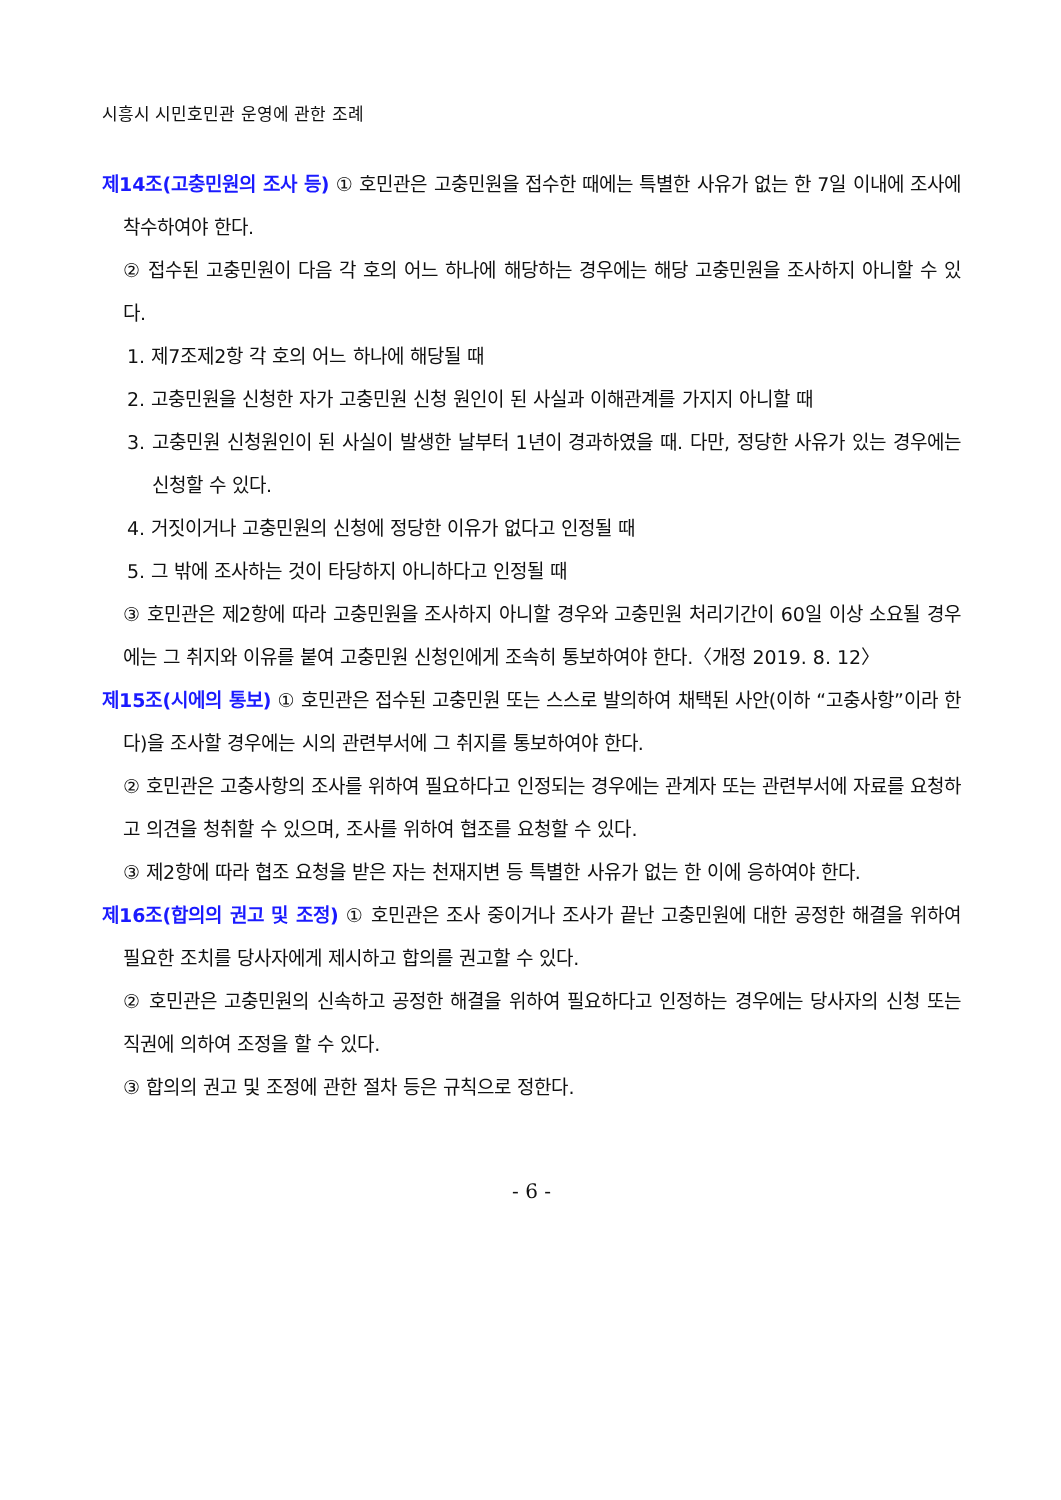시흥시 시민호민관 운영에 관한 조례
제14조(고충민원의 조사 등) ① 호민관은 고충민원을 접수한 때에는 특별한 사유가 없는 한 7일 이내에 조사에 착수하여야 한다.
② 접수된 고충민원이 다음 각 호의 어느 하나에 해당하는 경우에는 해당 고충민원을 조사하지 아니할 수 있다.
1. 제7조제2항 각 호의 어느 하나에 해당될 때
2. 고충민원을 신청한 자가 고충민원 신청 원인이 된 사실과 이해관계를 가지지 아니할 때
3. 고충민원 신청원인이 된 사실이 발생한 날부터 1년이 경과하였을 때. 다만, 정당한 사유가 있는 경우에는 신청할 수 있다.
4. 거짓이거나 고충민원의 신청에 정당한 이유가 없다고 인정될 때
5. 그 밖에 조사하는 것이 타당하지 아니하다고 인정될 때
③ 호민관은 제2항에 따라 고충민원을 조사하지 아니할 경우와 고충민원 처리기간이 60일 이상 소요될 경우에는 그 취지와 이유를 붙여 고충민원 신청인에게 조속히 통보하여야 한다.〈개정 2019. 8. 12〉
제15조(시에의 통보) ① 호민관은 접수된 고충민원 또는 스스로 발의하여 채택된 사안(이하 “고충사항”이라 한다)을 조사할 경우에는 시의 관련부서에 그 취지를 통보하여야 한다.
② 호민관은 고충사항의 조사를 위하여 필요하다고 인정되는 경우에는 관계자 또는 관련부서에 자료를 요청하고 의견을 청취할 수 있으며, 조사를 위하여 협조를 요청할 수 있다.
③ 제2항에 따라 협조 요청을 받은 자는 천재지변 등 특별한 사유가 없는 한 이에 응하여야 한다.
제16조(합의의 권고 및 조정) ① 호민관은 조사 중이거나 조사가 끝난 고충민원에 대한 공정한 해결을 위하여 필요한 조치를 당사자에게 제시하고 합의를 권고할 수 있다.
② 호민관은 고충민원의 신속하고 공정한 해결을 위하여 필요하다고 인정하는 경우에는 당사자의 신청 또는 직권에 의하여 조정을 할 수 있다.
③ 합의의 권고 및 조정에 관한 절차 등은 규칙으로 정한다.
- 6 -